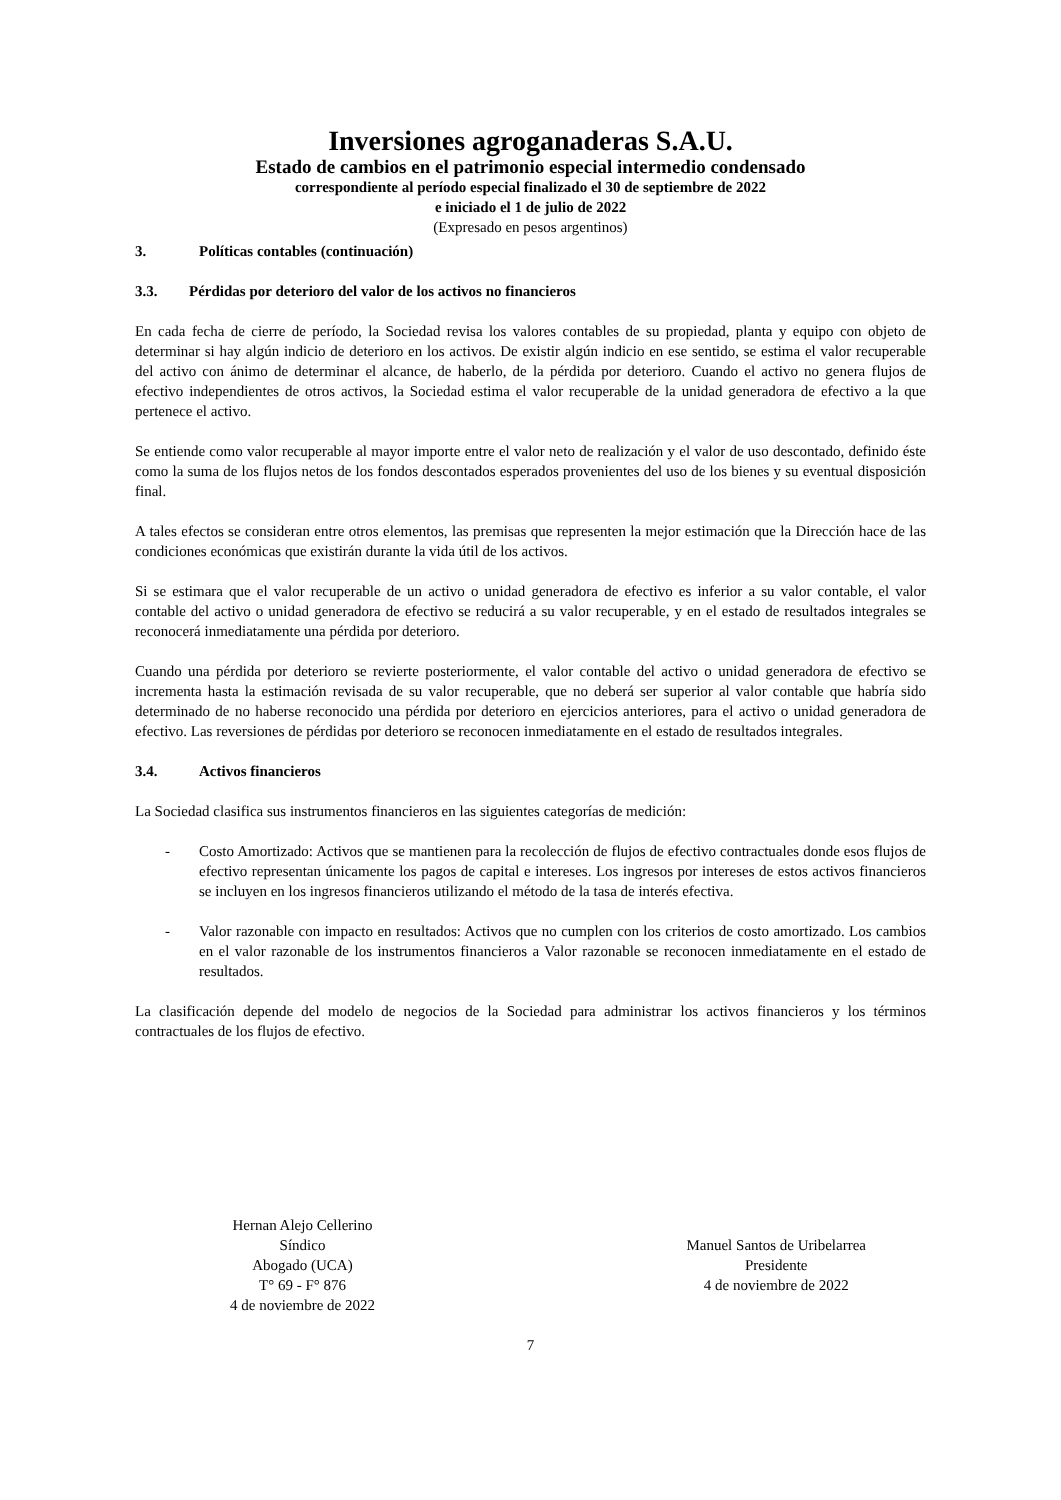Inversiones agroganaderas S.A.U.
Estado de cambios en el patrimonio especial intermedio condensado
correspondiente al período especial finalizado el 30 de septiembre de 2022
e iniciado el 1 de julio de 2022
(Expresado en pesos argentinos)
3. Políticas contables (continuación)
3.3. Pérdidas por deterioro del valor de los activos no financieros
En cada fecha de cierre de período, la Sociedad revisa los valores contables de su propiedad, planta y equipo con objeto de determinar si hay algún indicio de deterioro en los activos. De existir algún indicio en ese sentido, se estima el valor recuperable del activo con ánimo de determinar el alcance, de haberlo, de la pérdida por deterioro. Cuando el activo no genera flujos de efectivo independientes de otros activos, la Sociedad estima el valor recuperable de la unidad generadora de efectivo a la que pertenece el activo.
Se entiende como valor recuperable al mayor importe entre el valor neto de realización y el valor de uso descontado, definido éste como la suma de los flujos netos de los fondos descontados esperados provenientes del uso de los bienes y su eventual disposición final.
A tales efectos se consideran entre otros elementos, las premisas que representen la mejor estimación que la Dirección hace de las condiciones económicas que existirán durante la vida útil de los activos.
Si se estimara que el valor recuperable de un activo o unidad generadora de efectivo es inferior a su valor contable, el valor contable del activo o unidad generadora de efectivo se reducirá a su valor recuperable, y en el estado de resultados integrales se reconocerá inmediatamente una pérdida por deterioro.
Cuando una pérdida por deterioro se revierte posteriormente, el valor contable del activo o unidad generadora de efectivo se incrementa hasta la estimación revisada de su valor recuperable, que no deberá ser superior al valor contable que habría sido determinado de no haberse reconocido una pérdida por deterioro en ejercicios anteriores, para el activo o unidad generadora de efectivo. Las reversiones de pérdidas por deterioro se reconocen inmediatamente en el estado de resultados integrales.
3.4. Activos financieros
La Sociedad clasifica sus instrumentos financieros en las siguientes categorías de medición:
- Costo Amortizado: Activos que se mantienen para la recolección de flujos de efectivo contractuales donde esos flujos de efectivo representan únicamente los pagos de capital e intereses. Los ingresos por intereses de estos activos financieros se incluyen en los ingresos financieros utilizando el método de la tasa de interés efectiva.
- Valor razonable con impacto en resultados: Activos que no cumplen con los criterios de costo amortizado. Los cambios en el valor razonable de los instrumentos financieros a Valor razonable se reconocen inmediatamente en el estado de resultados.
La clasificación depende del modelo de negocios de la Sociedad para administrar los activos financieros y los términos contractuales de los flujos de efectivo.
Hernan Alejo Cellerino
Síndico
Abogado (UCA)
T° 69 - F° 876
4 de noviembre de 2022
Manuel Santos de Uribelarrea
Presidente
4 de noviembre de 2022
7